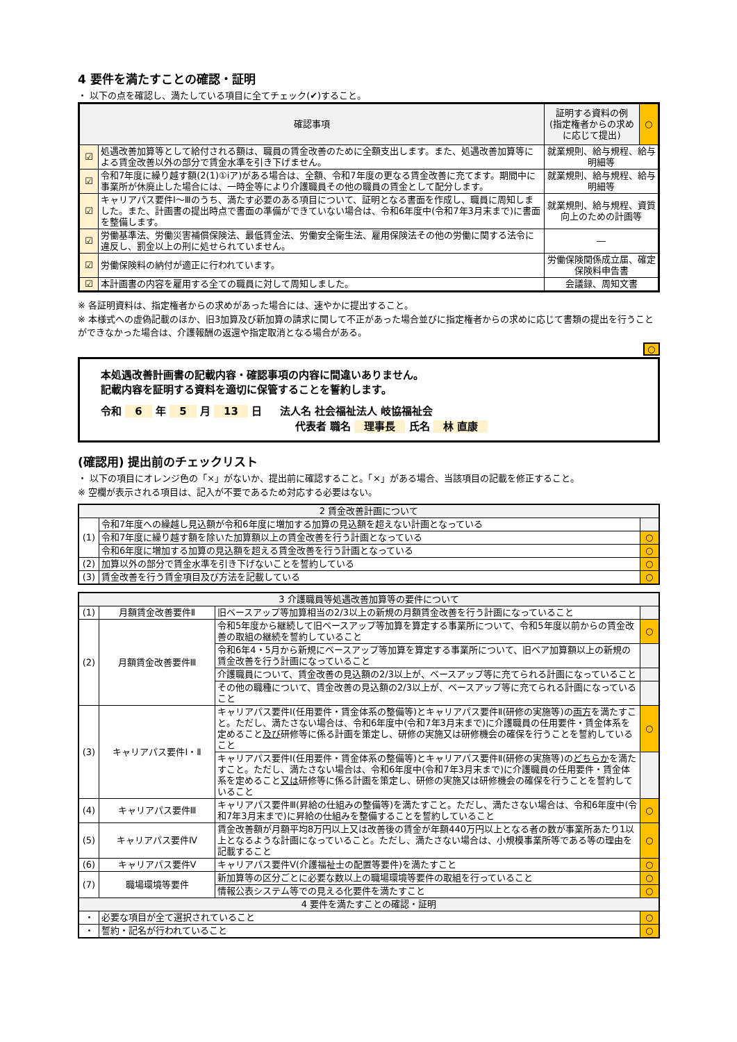4 要件を満たすことの確認・証明
・ 以下の点を確認し、満たしている項目に全てチェック(✔)すること。
| 確認事項 | | 証明する資料の例 (指定権者からの求め に応じて提出) | ○ |
| ☑ | 処遇改善加算等として給付される額は、職員の賃金改善のために全額支出します。また、処遇改善加算等による賃金改善以外の部分で賃金水準を引き下げません。 | 就業規則、給与規程、給与明細等 | |
| ☑ | 令和7年度に繰り越す額(2(1)①ⅰア)がある場合は、全額、令和7年度の更なる賃金改善に充てます。期間中に事業所が休廃止した場合には、一時金等により介護職員その他の職員の賃金として配分します。 | 就業規則、給与規程、給与明細等 | |
| ☑ | キャリアパス要件Ⅰ～Ⅲのうち、満たす必要のある項目について、証明となる書面を作成し、職員に周知しました。また、計画書の提出時点で書面の準備ができていない場合は、令和6年度中(令和7年3月末まで)に書面を整備します。 | 就業規則、給与規程、資質向上のための計画等 | |
| ☑ | 労働基準法、労働災害補償保険法、最低賃金法、労働安全衛生法、雇用保険法その他の労働に関する法令に違反し、罰金以上の刑に処せられていません。 | ― | |
| ☑ | 労働保険料の納付が適正に行われています。 | 労働保険関係成立届、確定保険料申告書 | |
| ☑ | 本計画書の内容を雇用する全ての職員に対して周知しました。 | 会議録、周知文書 | |
※ 各証明資料は、指定権者からの求めがあった場合には、速やかに提出すること。
※ 本様式への虚偽記載のほか、旧3加算及び新加算の請求に関して不正があった場合並びに指定権者からの求めに応じて書類の提出を行うことができなかった場合は、介護報酬の返還や指定取消となる場合がある。
○
本処遇改善計画書の記載内容・確認事項の内容に間違いありません。
記載内容を証明する資料を適切に保管することを誓約します。
令和 6 年 5 月 13 日 　 法人名 社会福祉法人 岐協福祉会
代表者 職名 理事長 氏名 林 直康
(確認用) 提出前のチェックリスト
・ 以下の項目にオレンジ色の「×」がないか、提出前に確認すること。「×」がある場合、当該項目の記載を修正すること。
※ 空欄が表示される項目は、記入が不要であるため対応する必要はない。
| 2 賃金改善計画について | | |
| --- | --- | --- |
| (1) | 令和7年度への繰越し見込額が令和6年度に増加する加算の見込額を超えない計画となっている | |
| | 令和7年度に繰り越す額を除いた加算額以上の賃金改善を行う計画となっている | ○ |
| | 令和6年度に増加する加算の見込額を超える賃金改善を行う計画となっている | ○ |
| (2) | 加算以外の部分で賃金水準を引き下げないことを誓約している | ○ |
| (3) | 賃金改善を行う賃金項目及び方法を記載している | ○ |
| 3 介護職員等処遇改善加算等の要件について | | | |
| --- | --- | --- | --- |
| (1) | 月額賃金改善要件Ⅱ | 旧ベースアップ等加算相当の2/3以上の新規の月額賃金改善を行う計画になっていること | |
| (2) | 月額賃金改善要件Ⅲ | 令和5年度から継続して旧ベースアップ等加算を算定する事業所について、令和5年度以前からの賃金改善の取組の継続を誓約していること | ○ |
| | | 令和6年4・5月から新規にベースアップ等加算を算定する事業所について、旧ベア加算額以上の新規の賃金改善を行う計画になっていること | |
| | | 介護職員について、賃金改善の見込額の2/3以上が、ベースアップ等に充てられる計画になっていること | |
| | | その他の職種について、賃金改善の見込額の2/3以上が、ベースアップ等に充てられる計画になっていること | |
| (3) | キャリアパス要件Ⅰ・Ⅱ | キャリアパス要件Ⅰ(任用要件・賃金体系の整備等)とキャリアパス要件Ⅱ(研修の実施等)の 両方 を満たすこと。ただし、満たさない場合は、令和6年度中(令和7年3月末まで)に介護職員の任用要件・賃金体系を定めること 及び 研修等に係る計画を策定し、研修の実施又は研修機会の確保を行うことを誓約していること | ○ |
| | | キャリアパス要件Ⅰ(任用要件・賃金体系の整備等)とキャリアパス要件Ⅱ(研修の実施等)の どちらか を満たすこと。ただし、満たさない場合は、令和6年度中(令和7年3月末まで)に介護職員の任用要件・賃金体系を定めること 又は 研修等に係る計画を策定し、研修の実施又は研修機会の確保を行うことを誓約していること | |
| (4) | キャリアパス要件Ⅲ | キャリアパス要件Ⅲ(昇給の仕組みの整備等)を満たすこと。ただし、満たさない場合は、令和6年度中(令和7年3月末まで)に昇給の仕組みを整備することを誓約していること | ○ |
| (5) | キャリアパス要件Ⅳ | 賃金改善額が月額平均8万円以上又は改善後の賃金が年額440万円以上となる者の数が事業所あたり1以上となるような計画になっていること。ただし、満たさない場合は、小規模事業所等である等の理由を記載すること | ○ |
| (6) | キャリアパス要件Ⅴ | キャリアパス要件Ⅴ(介護福祉士の配置等要件)を満たすこと | ○ |
| (7) | 職場環境等要件 | 新加算等の区分ごとに必要な数以上の職場環境等要件の取組を行っていること | ○ |
| | | 情報公表システム等での見える化要件を満たすこと | ○ |
| 4 要件を満たすことの確認・証明 | | | |
| ・ | 必要な項目が全て選択されていること | | ○ |
| ・ | 誓約・記名が行われていること | | ○ |